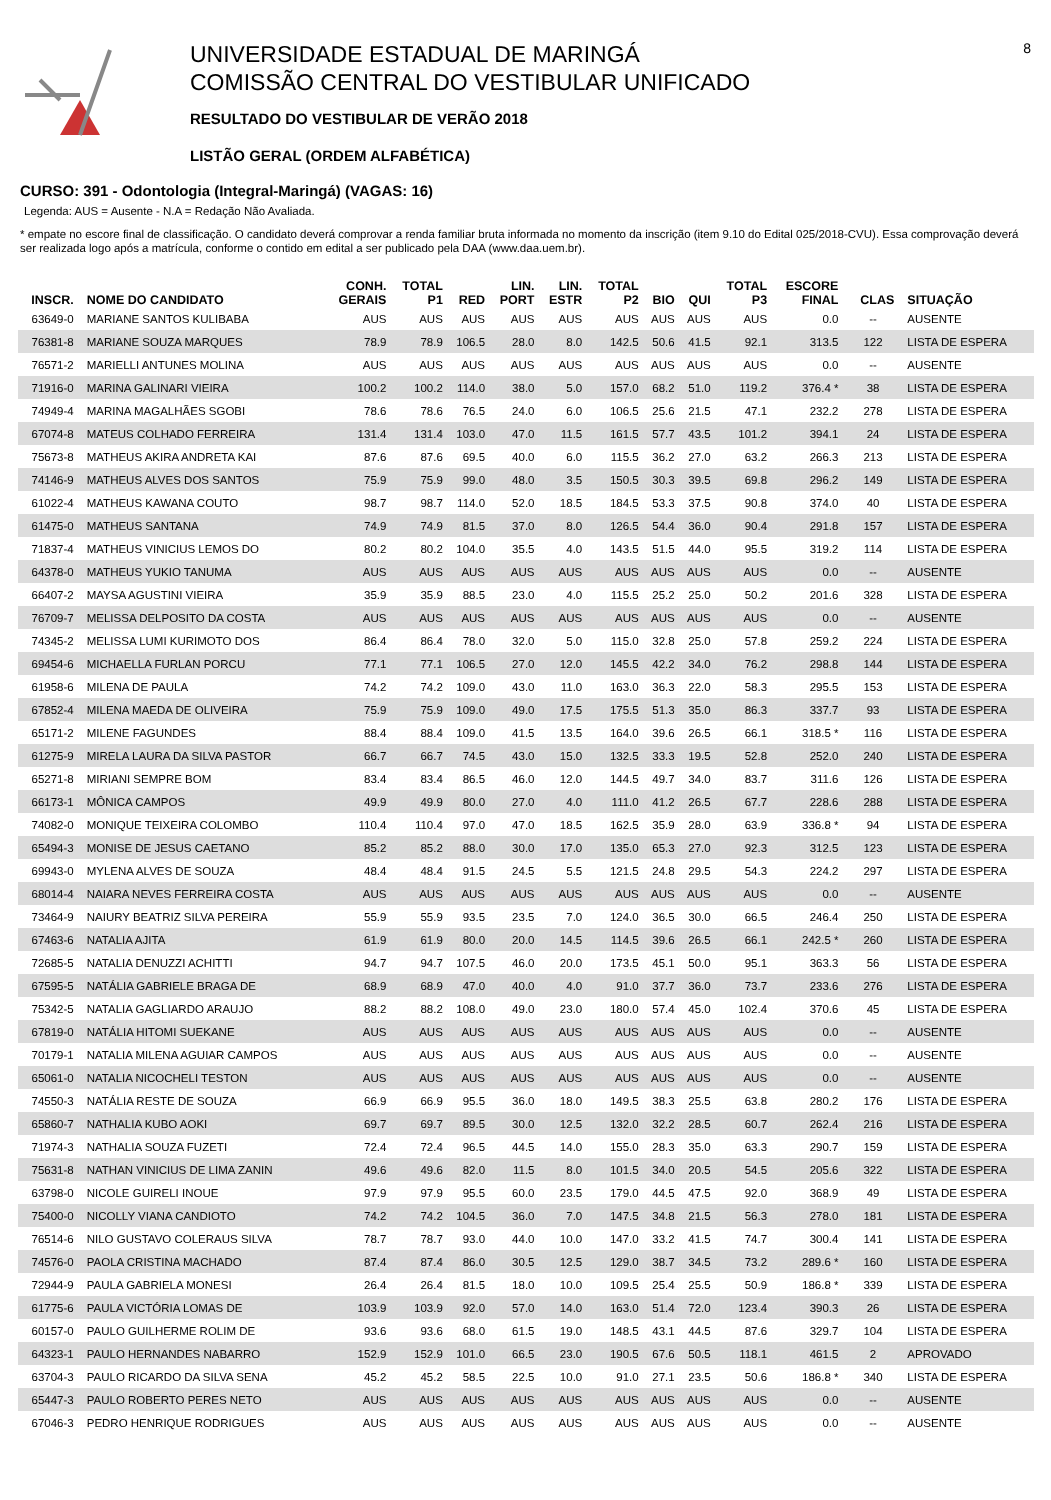UNIVERSIDADE ESTADUAL DE MARINGÁ
COMISSÃO CENTRAL DO VESTIBULAR UNIFICADO
RESULTADO DO VESTIBULAR DE VERÃO 2018
LISTÃO GERAL (ORDEM ALFABÉTICA)
8
CURSO: 391 - Odontologia (Integral-Maringá) (VAGAS: 16)
Legenda: AUS = Ausente - N.A = Redação Não Avaliada.
* empate no escore final de classificação. O candidato deverá comprovar a renda familiar bruta informada no momento da inscrição (item 9.10 do Edital 025/2018-CVU). Essa comprovação deverá ser realizada logo após a matrícula, conforme o contido em edital a ser publicado pela DAA (www.daa.uem.br).
| INSCR. | NOME DO CANDIDATO | CONH. GERAIS | TOTAL P1 | RED | LIN. PORT | LIN. ESTR | TOTAL P2 | BIO | QUI | TOTAL P3 | ESCORE FINAL | | CLAS | SITUAÇÃO |
| --- | --- | --- | --- | --- | --- | --- | --- | --- | --- | --- | --- | --- | --- | --- |
| 63649-0 | MARIANE SANTOS KULIBABA | AUS | AUS | AUS | AUS | AUS | AUS | AUS | AUS | AUS | 0.0 | | -- | AUSENTE |
| 76381-8 | MARIANE SOUZA MARQUES | 78.9 | 78.9 | 106.5 | 28.0 | 8.0 | 142.5 | 50.6 | 41.5 | 92.1 | 313.5 | | 122 | LISTA DE ESPERA |
| 76571-2 | MARIELLI ANTUNES MOLINA | AUS | AUS | AUS | AUS | AUS | AUS | AUS | AUS | AUS | 0.0 | | -- | AUSENTE |
| 71916-0 | MARINA GALINARI VIEIRA | 100.2 | 100.2 | 114.0 | 38.0 | 5.0 | 157.0 | 68.2 | 51.0 | 119.2 | 376.4 * | | 38 | LISTA DE ESPERA |
| 74949-4 | MARINA MAGALHÃES SGOBI | 78.6 | 78.6 | 76.5 | 24.0 | 6.0 | 106.5 | 25.6 | 21.5 | 47.1 | 232.2 | | 278 | LISTA DE ESPERA |
| 67074-8 | MATEUS COLHADO FERREIRA | 131.4 | 131.4 | 103.0 | 47.0 | 11.5 | 161.5 | 57.7 | 43.5 | 101.2 | 394.1 | | 24 | LISTA DE ESPERA |
| 75673-8 | MATHEUS AKIRA ANDRETA KAI | 87.6 | 87.6 | 69.5 | 40.0 | 6.0 | 115.5 | 36.2 | 27.0 | 63.2 | 266.3 | | 213 | LISTA DE ESPERA |
| 74146-9 | MATHEUS ALVES DOS SANTOS | 75.9 | 75.9 | 99.0 | 48.0 | 3.5 | 150.5 | 30.3 | 39.5 | 69.8 | 296.2 | | 149 | LISTA DE ESPERA |
| 61022-4 | MATHEUS KAWANA COUTO | 98.7 | 98.7 | 114.0 | 52.0 | 18.5 | 184.5 | 53.3 | 37.5 | 90.8 | 374.0 | | 40 | LISTA DE ESPERA |
| 61475-0 | MATHEUS SANTANA | 74.9 | 74.9 | 81.5 | 37.0 | 8.0 | 126.5 | 54.4 | 36.0 | 90.4 | 291.8 | | 157 | LISTA DE ESPERA |
| 71837-4 | MATHEUS VINICIUS LEMOS DO | 80.2 | 80.2 | 104.0 | 35.5 | 4.0 | 143.5 | 51.5 | 44.0 | 95.5 | 319.2 | | 114 | LISTA DE ESPERA |
| 64378-0 | MATHEUS YUKIO TANUMA | AUS | AUS | AUS | AUS | AUS | AUS | AUS | AUS | AUS | 0.0 | | -- | AUSENTE |
| 66407-2 | MAYSA AGUSTINI VIEIRA | 35.9 | 35.9 | 88.5 | 23.0 | 4.0 | 115.5 | 25.2 | 25.0 | 50.2 | 201.6 | | 328 | LISTA DE ESPERA |
| 76709-7 | MELISSA DELPOSITO DA COSTA | AUS | AUS | AUS | AUS | AUS | AUS | AUS | AUS | AUS | 0.0 | | -- | AUSENTE |
| 74345-2 | MELISSA LUMI KURIMOTO DOS | 86.4 | 86.4 | 78.0 | 32.0 | 5.0 | 115.0 | 32.8 | 25.0 | 57.8 | 259.2 | | 224 | LISTA DE ESPERA |
| 69454-6 | MICHAELLA FURLAN PORCU | 77.1 | 77.1 | 106.5 | 27.0 | 12.0 | 145.5 | 42.2 | 34.0 | 76.2 | 298.8 | | 144 | LISTA DE ESPERA |
| 61958-6 | MILENA DE PAULA | 74.2 | 74.2 | 109.0 | 43.0 | 11.0 | 163.0 | 36.3 | 22.0 | 58.3 | 295.5 | | 153 | LISTA DE ESPERA |
| 67852-4 | MILENA MAEDA DE OLIVEIRA | 75.9 | 75.9 | 109.0 | 49.0 | 17.5 | 175.5 | 51.3 | 35.0 | 86.3 | 337.7 | | 93 | LISTA DE ESPERA |
| 65171-2 | MILENE FAGUNDES | 88.4 | 88.4 | 109.0 | 41.5 | 13.5 | 164.0 | 39.6 | 26.5 | 66.1 | 318.5 * | | 116 | LISTA DE ESPERA |
| 61275-9 | MIRELA LAURA DA SILVA PASTOR | 66.7 | 66.7 | 74.5 | 43.0 | 15.0 | 132.5 | 33.3 | 19.5 | 52.8 | 252.0 | | 240 | LISTA DE ESPERA |
| 65271-8 | MIRIANI SEMPRE BOM | 83.4 | 83.4 | 86.5 | 46.0 | 12.0 | 144.5 | 49.7 | 34.0 | 83.7 | 311.6 | | 126 | LISTA DE ESPERA |
| 66173-1 | MÔNICA CAMPOS | 49.9 | 49.9 | 80.0 | 27.0 | 4.0 | 111.0 | 41.2 | 26.5 | 67.7 | 228.6 | | 288 | LISTA DE ESPERA |
| 74082-0 | MONIQUE TEIXEIRA COLOMBO | 110.4 | 110.4 | 97.0 | 47.0 | 18.5 | 162.5 | 35.9 | 28.0 | 63.9 | 336.8 * | | 94 | LISTA DE ESPERA |
| 65494-3 | MONISE DE JESUS CAETANO | 85.2 | 85.2 | 88.0 | 30.0 | 17.0 | 135.0 | 65.3 | 27.0 | 92.3 | 312.5 | | 123 | LISTA DE ESPERA |
| 69943-0 | MYLENA ALVES DE SOUZA | 48.4 | 48.4 | 91.5 | 24.5 | 5.5 | 121.5 | 24.8 | 29.5 | 54.3 | 224.2 | | 297 | LISTA DE ESPERA |
| 68014-4 | NAIARA NEVES FERREIRA COSTA | AUS | AUS | AUS | AUS | AUS | AUS | AUS | AUS | AUS | 0.0 | | -- | AUSENTE |
| 73464-9 | NAIURY BEATRIZ SILVA PEREIRA | 55.9 | 55.9 | 93.5 | 23.5 | 7.0 | 124.0 | 36.5 | 30.0 | 66.5 | 246.4 | | 250 | LISTA DE ESPERA |
| 67463-6 | NATALIA AJITA | 61.9 | 61.9 | 80.0 | 20.0 | 14.5 | 114.5 | 39.6 | 26.5 | 66.1 | 242.5 * | | 260 | LISTA DE ESPERA |
| 72685-5 | NATALIA DENUZZI ACHITTI | 94.7 | 94.7 | 107.5 | 46.0 | 20.0 | 173.5 | 45.1 | 50.0 | 95.1 | 363.3 | | 56 | LISTA DE ESPERA |
| 67595-5 | NATÁLIA GABRIELE BRAGA DE | 68.9 | 68.9 | 47.0 | 40.0 | 4.0 | 91.0 | 37.7 | 36.0 | 73.7 | 233.6 | | 276 | LISTA DE ESPERA |
| 75342-5 | NATALIA GAGLIARDO ARAUJO | 88.2 | 88.2 | 108.0 | 49.0 | 23.0 | 180.0 | 57.4 | 45.0 | 102.4 | 370.6 | | 45 | LISTA DE ESPERA |
| 67819-0 | NATÁLIA HITOMI SUEKANE | AUS | AUS | AUS | AUS | AUS | AUS | AUS | AUS | AUS | 0.0 | | -- | AUSENTE |
| 70179-1 | NATALIA MILENA AGUIAR CAMPOS | AUS | AUS | AUS | AUS | AUS | AUS | AUS | AUS | AUS | 0.0 | | -- | AUSENTE |
| 65061-0 | NATALIA NICOCHELI TESTON | AUS | AUS | AUS | AUS | AUS | AUS | AUS | AUS | AUS | 0.0 | | -- | AUSENTE |
| 74550-3 | NATÁLIA RESTE DE SOUZA | 66.9 | 66.9 | 95.5 | 36.0 | 18.0 | 149.5 | 38.3 | 25.5 | 63.8 | 280.2 | | 176 | LISTA DE ESPERA |
| 65860-7 | NATHALIA KUBO AOKI | 69.7 | 69.7 | 89.5 | 30.0 | 12.5 | 132.0 | 32.2 | 28.5 | 60.7 | 262.4 | | 216 | LISTA DE ESPERA |
| 71974-3 | NATHALIA SOUZA FUZETI | 72.4 | 72.4 | 96.5 | 44.5 | 14.0 | 155.0 | 28.3 | 35.0 | 63.3 | 290.7 | | 159 | LISTA DE ESPERA |
| 75631-8 | NATHAN VINICIUS DE LIMA ZANIN | 49.6 | 49.6 | 82.0 | 11.5 | 8.0 | 101.5 | 34.0 | 20.5 | 54.5 | 205.6 | | 322 | LISTA DE ESPERA |
| 63798-0 | NICOLE GUIRELI INOUE | 97.9 | 97.9 | 95.5 | 60.0 | 23.5 | 179.0 | 44.5 | 47.5 | 92.0 | 368.9 | | 49 | LISTA DE ESPERA |
| 75400-0 | NICOLLY VIANA CANDIOTO | 74.2 | 74.2 | 104.5 | 36.0 | 7.0 | 147.5 | 34.8 | 21.5 | 56.3 | 278.0 | | 181 | LISTA DE ESPERA |
| 76514-6 | NILO GUSTAVO COLERAUS SILVA | 78.7 | 78.7 | 93.0 | 44.0 | 10.0 | 147.0 | 33.2 | 41.5 | 74.7 | 300.4 | | 141 | LISTA DE ESPERA |
| 74576-0 | PAOLA CRISTINA MACHADO | 87.4 | 87.4 | 86.0 | 30.5 | 12.5 | 129.0 | 38.7 | 34.5 | 73.2 | 289.6 * | | 160 | LISTA DE ESPERA |
| 72944-9 | PAULA GABRIELA MONESI | 26.4 | 26.4 | 81.5 | 18.0 | 10.0 | 109.5 | 25.4 | 25.5 | 50.9 | 186.8 * | | 339 | LISTA DE ESPERA |
| 61775-6 | PAULA VICTÓRIA LOMAS DE | 103.9 | 103.9 | 92.0 | 57.0 | 14.0 | 163.0 | 51.4 | 72.0 | 123.4 | 390.3 | | 26 | LISTA DE ESPERA |
| 60157-0 | PAULO GUILHERME ROLIM DE | 93.6 | 93.6 | 68.0 | 61.5 | 19.0 | 148.5 | 43.1 | 44.5 | 87.6 | 329.7 | | 104 | LISTA DE ESPERA |
| 64323-1 | PAULO HERNANDES NABARRO | 152.9 | 152.9 | 101.0 | 66.5 | 23.0 | 190.5 | 67.6 | 50.5 | 118.1 | 461.5 | | 2 | APROVADO |
| 63704-3 | PAULO RICARDO DA SILVA SENA | 45.2 | 45.2 | 58.5 | 22.5 | 10.0 | 91.0 | 27.1 | 23.5 | 50.6 | 186.8 * | | 340 | LISTA DE ESPERA |
| 65447-3 | PAULO ROBERTO PERES NETO | AUS | AUS | AUS | AUS | AUS | AUS | AUS | AUS | AUS | 0.0 | | -- | AUSENTE |
| 67046-3 | PEDRO HENRIQUE RODRIGUES | AUS | AUS | AUS | AUS | AUS | AUS | AUS | AUS | AUS | 0.0 | | -- | AUSENTE |